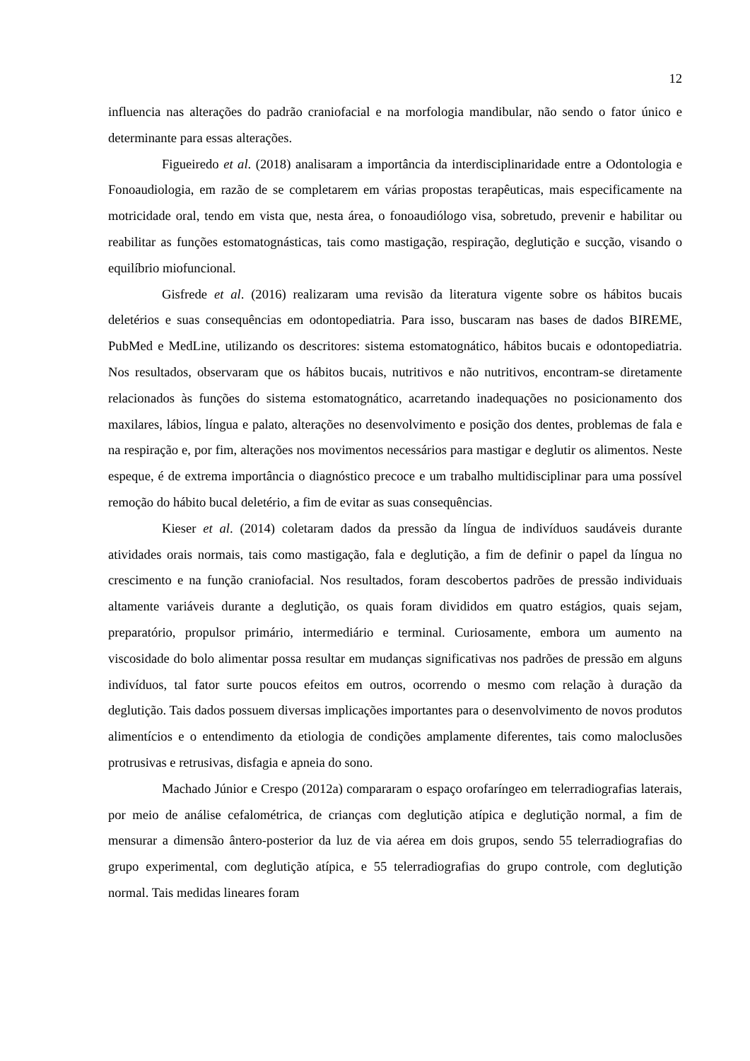12
influencia nas alterações do padrão craniofacial e na morfologia mandibular, não sendo o fator único e determinante para essas alterações.
Figueiredo et al. (2018) analisaram a importância da interdisciplinaridade entre a Odontologia e Fonoaudiologia, em razão de se completarem em várias propostas terapêuticas, mais especificamente na motricidade oral, tendo em vista que, nesta área, o fonoaudiólogo visa, sobretudo, prevenir e habilitar ou reabilitar as funções estomatognásticas, tais como mastigação, respiração, deglutição e sucção, visando o equilíbrio miofuncional.
Gisfrede et al. (2016) realizaram uma revisão da literatura vigente sobre os hábitos bucais deletérios e suas consequências em odontopediatria. Para isso, buscaram nas bases de dados BIREME, PubMed e MedLine, utilizando os descritores: sistema estomatognático, hábitos bucais e odontopediatria. Nos resultados, observaram que os hábitos bucais, nutritivos e não nutritivos, encontram-se diretamente relacionados às funções do sistema estomatognático, acarretando inadequações no posicionamento dos maxilares, lábios, língua e palato, alterações no desenvolvimento e posição dos dentes, problemas de fala e na respiração e, por fim, alterações nos movimentos necessários para mastigar e deglutir os alimentos. Neste espeque, é de extrema importância o diagnóstico precoce e um trabalho multidisciplinar para uma possível remoção do hábito bucal deletério, a fim de evitar as suas consequências.
Kieser et al. (2014) coletaram dados da pressão da língua de indivíduos saudáveis durante atividades orais normais, tais como mastigação, fala e deglutição, a fim de definir o papel da língua no crescimento e na função craniofacial. Nos resultados, foram descobertos padrões de pressão individuais altamente variáveis durante a deglutição, os quais foram divididos em quatro estágios, quais sejam, preparatório, propulsor primário, intermediário e terminal. Curiosamente, embora um aumento na viscosidade do bolo alimentar possa resultar em mudanças significativas nos padrões de pressão em alguns indivíduos, tal fator surte poucos efeitos em outros, ocorrendo o mesmo com relação à duração da deglutição. Tais dados possuem diversas implicações importantes para o desenvolvimento de novos produtos alimentícios e o entendimento da etiologia de condições amplamente diferentes, tais como maloclusões protrusivas e retrusivas, disfagia e apneia do sono.
Machado Júnior e Crespo (2012a) compararam o espaço orofaríngeo em telerradiografias laterais, por meio de análise cefalométrica, de crianças com deglutição atípica e deglutição normal, a fim de mensurar a dimensão ântero-posterior da luz de via aérea em dois grupos, sendo 55 telerradiografias do grupo experimental, com deglutição atípica, e 55 telerradiografias do grupo controle, com deglutição normal. Tais medidas lineares foram